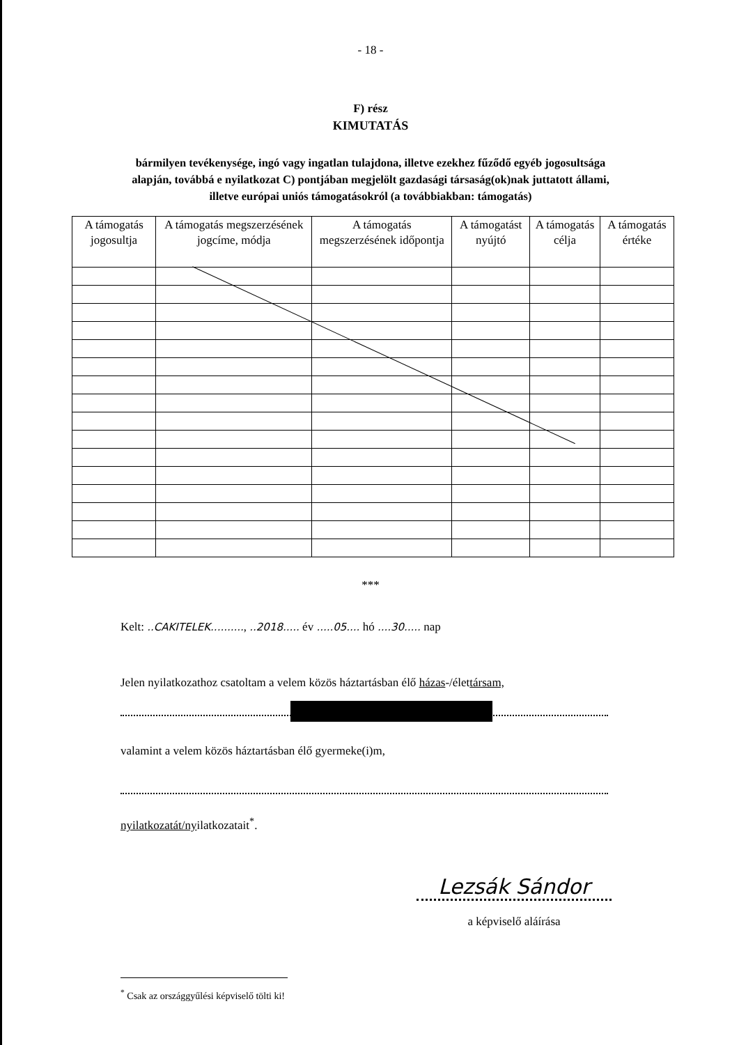- 18 -
F) rész
KIMUTATÁS
bármilyen tevékenysége, ingó vagy ingatlan tulajdona, illetve ezekhez fűződő egyéb jogosultsága alapján, továbbá e nyilatkozat C) pontjában megjelölt gazdasági társaság(ok)nak juttatott állami, illetve európai uniós támogatásokról (a továbbiakban: támogatás)
| A támogatás jogosultja | A támogatás megszerzésének jogcíme, módja | A támogatás megszerzésének időpontja | A támogatást nyújtó | A támogatás célja | A támogatás értéke |
| --- | --- | --- | --- | --- | --- |
***
Kelt: ..CAKITELEK.........., ..2018..... év .....05.... hó ....30..... nap
Jelen nyilatkozathoz csatoltam a velem közös háztartásban élő házas-/élettársam,
valamint a velem közös háztartásban élő gyermeke(i)m,
nyilatkozatát/nyilatkozatait<sup>*</sup>.
Lezsák Sándor
a képviselő aláírása
<sup>*</sup> Csak az országgyűlési képviselő tölti ki!